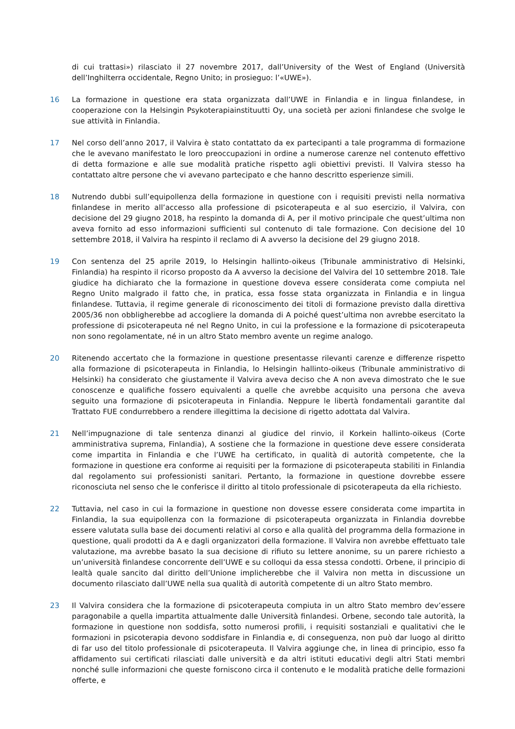di cui trattasi») rilasciato il 27 novembre 2017, dall’University of the West of England (Università dell’Inghilterra occidentale, Regno Unito; in prosieguo: l’«UWE»).
16 La formazione in questione era stata organizzata dall’UWE in Finlandia e in lingua finlandese, in cooperazione con la Helsingin Psykoterapiainstituutti Oy, una società per azioni finlandese che svolge le sue attività in Finlandia.
17 Nel corso dell’anno 2017, il Valvira è stato contattato da ex partecipanti a tale programma di formazione che le avevano manifestato le loro preoccupazioni in ordine a numerose carenze nel contenuto effettivo di detta formazione e alle sue modalità pratiche rispetto agli obiettivi previsti. Il Valvira stesso ha contattato altre persone che vi avevano partecipato e che hanno descritto esperienze simili.
18 Nutrendo dubbi sull’equipollenza della formazione in questione con i requisiti previsti nella normativa finlandese in merito all’accesso alla professione di psicoterapeuta e al suo esercizio, il Valvira, con decisione del 29 giugno 2018, ha respinto la domanda di A, per il motivo principale che quest’ultima non aveva fornito ad esso informazioni sufficienti sul contenuto di tale formazione. Con decisione del 10 settembre 2018, il Valvira ha respinto il reclamo di A avverso la decisione del 29 giugno 2018.
19 Con sentenza del 25 aprile 2019, lo Helsingin hallinto-oikeus (Tribunale amministrativo di Helsinki, Finlandia) ha respinto il ricorso proposto da A avverso la decisione del Valvira del 10 settembre 2018. Tale giudice ha dichiarato che la formazione in questione doveva essere considerata come compiuta nel Regno Unito malgrado il fatto che, in pratica, essa fosse stata organizzata in Finlandia e in lingua finlandese. Tuttavia, il regime generale di riconoscimento dei titoli di formazione previsto dalla direttiva 2005/36 non obbligherebbe ad accogliere la domanda di A poiché quest’ultima non avrebbe esercitato la professione di psicoterapeuta né nel Regno Unito, in cui la professione e la formazione di psicoterapeuta non sono regolamentate, né in un altro Stato membro avente un regime analogo.
20 Ritenendo accertato che la formazione in questione presentasse rilevanti carenze e differenze rispetto alla formazione di psicoterapeuta in Finlandia, lo Helsingin hallinto-oikeus (Tribunale amministrativo di Helsinki) ha considerato che giustamente il Valvira aveva deciso che A non aveva dimostrato che le sue conoscenze e qualifiche fossero equivalenti a quelle che avrebbe acquisito una persona che aveva seguito una formazione di psicoterapeuta in Finlandia. Neppure le libertà fondamentali garantite dal Trattato FUE condurrebbero a rendere illegittima la decisione di rigetto adottata dal Valvira.
21 Nell’impugnazione di tale sentenza dinanzi al giudice del rinvio, il Korkein hallinto-oikeus (Corte amministrativa suprema, Finlandia), A sostiene che la formazione in questione deve essere considerata come impartita in Finlandia e che l’UWE ha certificato, in qualità di autorità competente, che la formazione in questione era conforme ai requisiti per la formazione di psicoterapeuta stabiliti in Finlandia dal regolamento sui professionisti sanitari. Pertanto, la formazione in questione dovrebbe essere riconosciuta nel senso che le conferisce il diritto al titolo professionale di psicoterapeuta da ella richiesto.
22 Tuttavia, nel caso in cui la formazione in questione non dovesse essere considerata come impartita in Finlandia, la sua equipollenza con la formazione di psicoterapeuta organizzata in Finlandia dovrebbe essere valutata sulla base dei documenti relativi al corso e alla qualità del programma della formazione in questione, quali prodotti da A e dagli organizzatori della formazione. Il Valvira non avrebbe effettuato tale valutazione, ma avrebbe basato la sua decisione di rifiuto su lettere anonime, su un parere richiesto a un’università finlandese concorrente dell’UWE e su colloqui da essa stessa condotti. Orbene, il principio di lealtà quale sancito dal diritto dell’Unione implicherebbe che il Valvira non metta in discussione un documento rilasciato dall’UWE nella sua qualità di autorità competente di un altro Stato membro.
23 Il Valvira considera che la formazione di psicoterapeuta compiuta in un altro Stato membro dev’essere paragonabile a quella impartita attualmente dalle Università finlandesi. Orbene, secondo tale autorità, la formazione in questione non soddisfa, sotto numerosi profili, i requisiti sostanziali e qualitativi che le formazioni in psicoterapia devono soddisfare in Finlandia e, di conseguenza, non può dar luogo al diritto di far uso del titolo professionale di psicoterapeuta. Il Valvira aggiunge che, in linea di principio, esso fa affidamento sui certificati rilasciati dalle università e da altri istituti educativi degli altri Stati membri nonché sulle informazioni che queste forniscono circa il contenuto e le modalità pratiche delle formazioni offerte, e